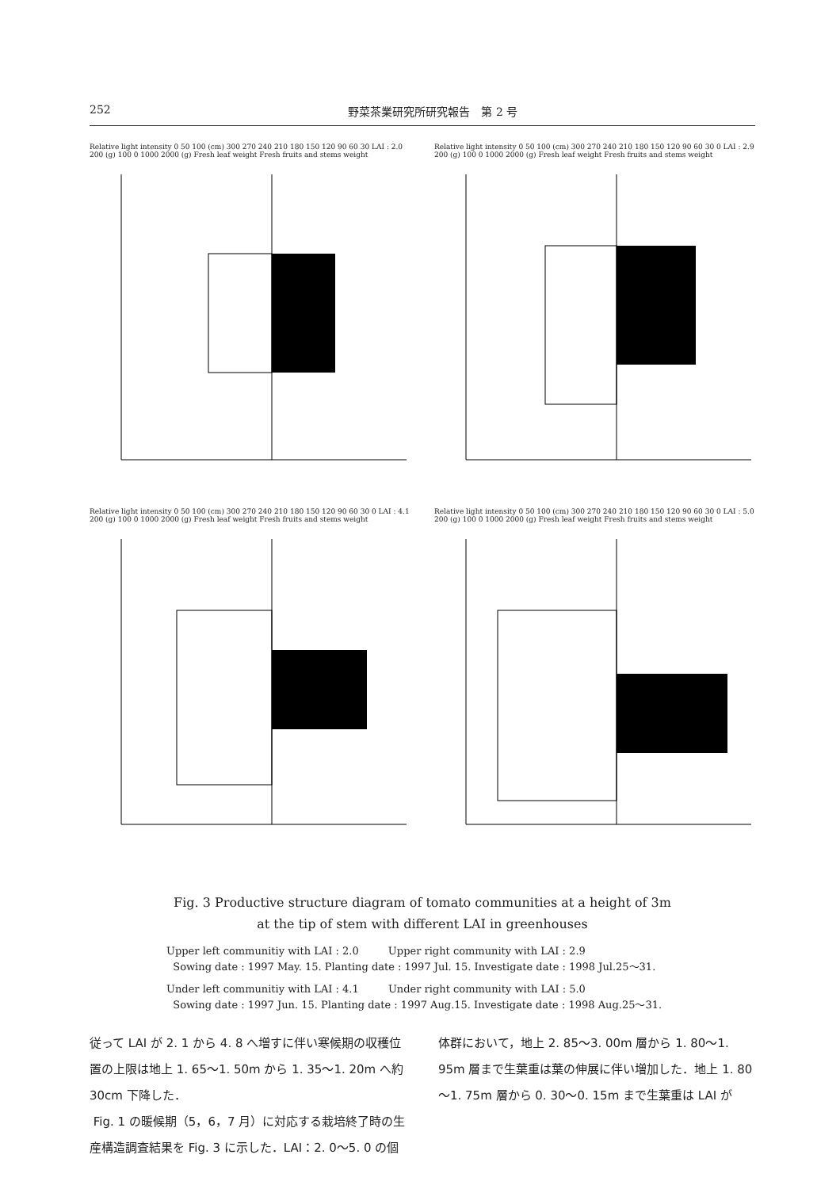252 野菜茶業研究所研究報告　第 2 号
Relative light intensity 0 50 100 (cm) 300 270 240 210 180 150 120 90 60 30 LAI : 2.0 200 (g) 100 0 1000 2000 (g) Fresh leaf weight Fresh fruits and stems weight
Relative light intensity 0 50 100 (cm) 300 270 240 210 180 150 120 90 60 30 0 LAI : 2.9 200 (g) 100 0 1000 2000 (g) Fresh leaf weight Fresh fruits and stems weight
Relative light intensity 0 50 100 (cm) 300 270 240 210 180 150 120 90 60 30 0 LAI : 4.1 200 (g) 100 0 1000 2000 (g) Fresh leaf weight Fresh fruits and stems weight
Relative light intensity 0 50 100 (cm) 300 270 240 210 180 150 120 90 60 30 0 LAI : 5.0 200 (g) 100 0 1000 2000 (g) Fresh leaf weight Fresh fruits and stems weight
Fig. 3 Productive structure diagram of tomato communities at a height of 3m
at the tip of stem with different LAI in greenhouses
Upper left communitiy with LAI : 2.0 Upper right community with LAI : 2.9
Sowing date : 1997 May. 15. Planting date : 1997 Jul. 15. Investigate date : 1998 Jul.25～31.
Under left communitiy with LAI : 4.1 Under right community with LAI : 5.0
Sowing date : 1997 Jun. 15. Planting date : 1997 Aug.15. Investigate date : 1998 Aug.25～31.
従って LAI が 2. 1 から 4. 8 へ増すに伴い寒候期の収穫位置の上限は地上 1. 65～1. 50m から 1. 35～1. 20m へ約 30cm 下降した．
Fig. 1 の暖候期（5，6，7 月）に対応する栽培終了時の生産構造調査結果を Fig. 3 に示した．LAI：2. 0～5. 0 の個体群において，地上 2. 85～3. 00m 層から 1. 80～1. 95m 層まで生葉重は葉の伸展に伴い増加した．地上 1. 80～1. 75m 層から 0. 30～0. 15m まで生葉重は LAI が